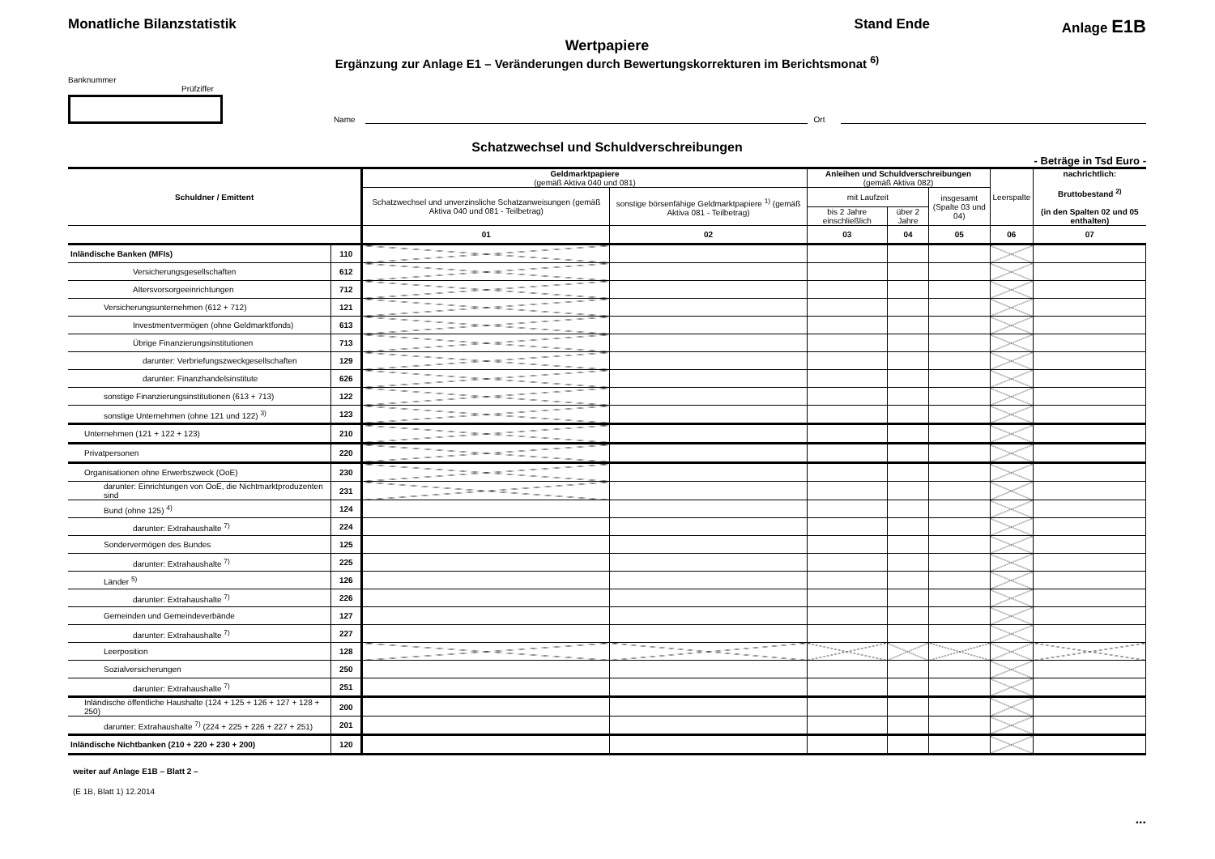Monatliche Bilanzstatistik Stand Ende Anlage E1B
Wertpapiere
Ergänzung zur Anlage E1 – Veränderungen durch Bewertungskorrekturen im Berichtsmonat <sup>6)</sup>
Banknummer Prüfziffer
Name
Ort
Schatzwechsel und Schuldverschreibungen
- Beträge in Tsd Euro -
| Schuldner / Emittent | | Geldmarktpapiere (gemäß Aktiva 040 und 081) | | Anleihen und Schuldverschreibungen (gemäß Aktiva 082) | | | Leerspalte | nachrichtlich: Bruttobestand <sup>2)</sup> (in den Spalten 02 und 05 enthalten) |
| --- | --- | --- | --- | --- | --- | --- | --- | --- |
| | | Schatzwechsel und unverzinsliche Schatzanweisungen (gemäß Aktiva 040 und 081 - Teilbetrag) | sonstige börsenfähige Geldmarktpapiere <sup>1)</sup> (gemäß Aktiva 081 - Teilbetrag) | mit Laufzeit | | insgesamt (Spalte 03 und 04) | | |
| | | | | bis 2 Jahre einschließlich | über 2 Jahre | | | |
| | | 01 | 02 | 03 | 04 | 05 | 06 | 07 |
| Inländische Banken (MFIs) | 110 | | | | | | | |
| Versicherungsgesellschaften | 612 | | | | | | | |
| Altersvorsorgeeinrichtungen | 712 | | | | | | | |
| Versicherungsunternehmen (612 + 712) | 121 | | | | | | | |
| Investmentvermögen (ohne Geldmarktfonds) | 613 | | | | | | | |
| Übrige Finanzierungsinstitutionen | 713 | | | | | | | |
| darunter: Verbriefungszweckgesellschaften | 129 | | | | | | | |
| darunter: Finanzhandelsinstitute | 626 | | | | | | | |
| sonstige Finanzierungsinstitutionen (613 + 713) | 122 | | | | | | | |
| sonstige Unternehmen (ohne 121 und 122) <sup>3)</sup> | 123 | | | | | | | |
| Unternehmen (121 + 122 + 123) | 210 | | | | | | | |
| Privatpersonen | 220 | | | | | | | |
| Organisationen ohne Erwerbszweck (OoE) | 230 | | | | | | | |
| darunter: Einrichtungen von OoE, die Nichtmarktproduzenten sind | 231 | | | | | | | |
| Bund (ohne 125) <sup>4)</sup> | 124 | | | | | | | |
| darunter: Extrahaushalte <sup>7)</sup> | 224 | | | | | | | |
| Sondervermögen des Bundes | 125 | | | | | | | |
| darunter: Extrahaushalte <sup>7)</sup> | 225 | | | | | | | |
| Länder <sup>5)</sup> | 126 | | | | | | | |
| darunter: Extrahaushalte <sup>7)</sup> | 226 | | | | | | | |
| Gemeinden und Gemeindeverbände | 127 | | | | | | | |
| darunter: Extrahaushalte <sup>7)</sup> | 227 | | | | | | | |
| Leerposition | 128 | | | | | | | |
| Sozialversicherungen | 250 | | | | | | | |
| darunter: Extrahaushalte <sup>7)</sup> | 251 | | | | | | | |
| Inländische öffentliche Haushalte (124 + 125 + 126 + 127 + 128 + 250) | 200 | | | | | | | |
| darunter: Extrahaushalte <sup>7)</sup> (224 + 225 + 226 + 227 + 251) | 201 | | | | | | | |
| Inländische Nichtbanken (210 + 220 + 230 + 200) | 120 | | | | | | | |
weiter auf Anlage E1B – Blatt 2 –
(E 1B, Blatt 1) 12.2014
...